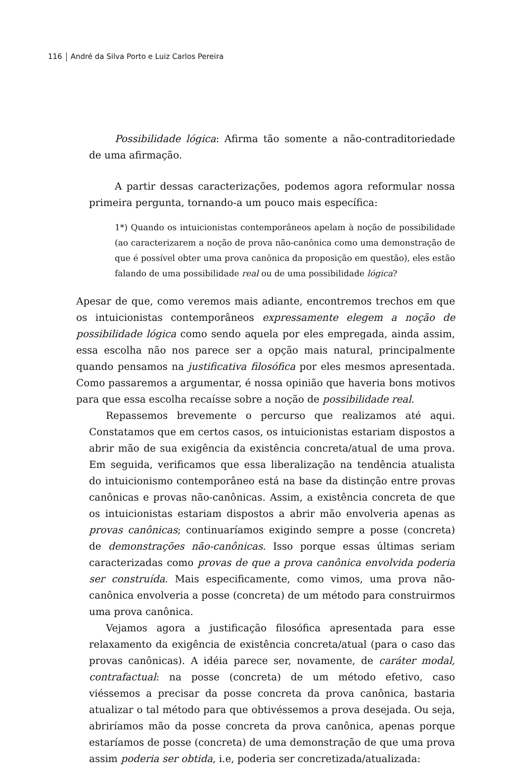116 André da Silva Porto e Luiz Carlos Pereira
Possibilidade lógica: Afirma tão somente a não-contraditoriedade de uma afirmação.
A partir dessas caracterizações, podemos agora reformular nossa primeira pergunta, tornando-a um pouco mais específica:
1*) Quando os intuicionistas contemporâneos apelam à noção de possibilidade (ao caracterizarem a noção de prova não-canônica como uma demonstração de que é possível obter uma prova canônica da proposição em questão), eles estão falando de uma possibilidade real ou de uma possibilidade lógica?
Apesar de que, como veremos mais adiante, encontremos trechos em que os intuicionistas contemporâneos expressamente elegem a noção de possibilidade lógica como sendo aquela por eles empregada, ainda assim, essa escolha não nos parece ser a opção mais natural, principalmente quando pensamos na justificativa filosófica por eles mesmos apresentada. Como passaremos a argumentar, é nossa opinião que haveria bons motivos para que essa escolha recaísse sobre a noção de possibilidade real.
Repassemos brevemente o percurso que realizamos até aqui. Constatamos que em certos casos, os intuicionistas estariam dispostos a abrir mão de sua exigência da existência concreta/atual de uma prova. Em seguida, verificamos que essa liberalização na tendência atualista do intuicionismo contemporâneo está na base da distinção entre provas canônicas e provas não-canônicas. Assim, a existência concreta de que os intuicionistas estariam dispostos a abrir mão envolveria apenas as provas canônicas; continuaríamos exigindo sempre a posse (concreta) de demonstrações não-canônicas. Isso porque essas últimas seriam caracterizadas como provas de que a prova canônica envolvida poderia ser construída. Mais especificamente, como vimos, uma prova não-canônica envolveria a posse (concreta) de um método para construirmos uma prova canônica.
Vejamos agora a justificação filosófica apresentada para esse relaxamento da exigência de existência concreta/atual (para o caso das provas canônicas). A idéia parece ser, novamente, de caráter modal, contrafactual: na posse (concreta) de um método efetivo, caso viéssemos a precisar da posse concreta da prova canônica, bastaria atualizar o tal método para que obtivéssemos a prova desejada. Ou seja, abriríamos mão da posse concreta da prova canônica, apenas porque estaríamos de posse (concreta) de uma demonstração de que uma prova assim poderia ser obtida, i.e, poderia ser concretizada/atualizada: